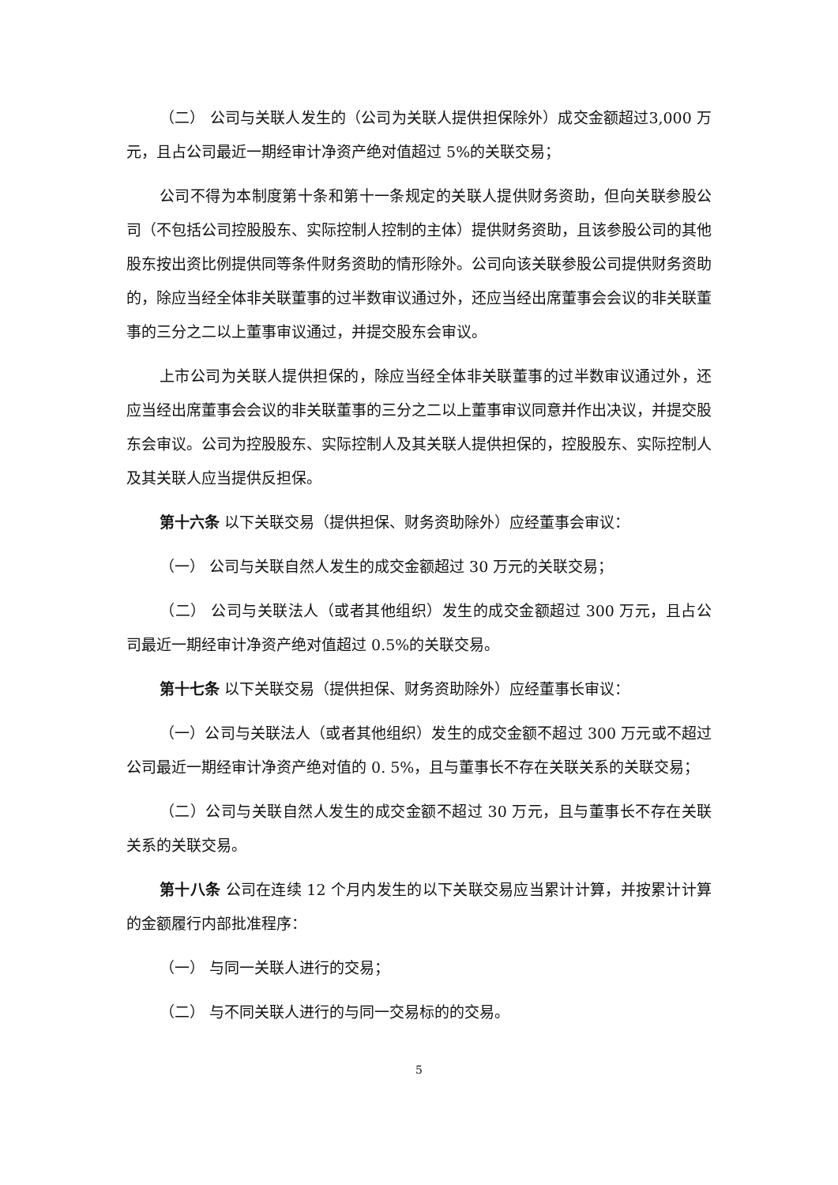（二） 公司与关联人发生的（公司为关联人提供担保除外）成交金额超过3,000 万元，且占公司最近一期经审计净资产绝对值超过 5%的关联交易；
公司不得为本制度第十条和第十一条规定的关联人提供财务资助，但向关联参股公司（不包括公司控股股东、实际控制人控制的主体）提供财务资助，且该参股公司的其他股东按出资比例提供同等条件财务资助的情形除外。公司向该关联参股公司提供财务资助的，除应当经全体非关联董事的过半数审议通过外，还应当经出席董事会会议的非关联董事的三分之二以上董事审议通过，并提交股东会审议。
上市公司为关联人提供担保的，除应当经全体非关联董事的过半数审议通过外，还应当经出席董事会会议的非关联董事的三分之二以上董事审议同意并作出决议，并提交股东会审议。公司为控股股东、实际控制人及其关联人提供担保的，控股股东、实际控制人及其关联人应当提供反担保。
第十六条 以下关联交易（提供担保、财务资助除外）应经董事会审议：
（一） 公司与关联自然人发生的成交金额超过 30 万元的关联交易；
（二） 公司与关联法人（或者其他组织）发生的成交金额超过 300 万元，且占公司最近一期经审计净资产绝对值超过 0.5%的关联交易。
第十七条 以下关联交易（提供担保、财务资助除外）应经董事长审议：
（一）公司与关联法人（或者其他组织）发生的成交金额不超过 300 万元或不超过公司最近一期经审计净资产绝对值的 0. 5%，且与董事长不存在关联关系的关联交易；
（二）公司与关联自然人发生的成交金额不超过 30 万元，且与董事长不存在关联关系的关联交易。
第十八条 公司在连续 12 个月内发生的以下关联交易应当累计计算，并按累计计算的金额履行内部批准程序：
（一） 与同一关联人进行的交易；
（二） 与不同关联人进行的与同一交易标的的交易。
5